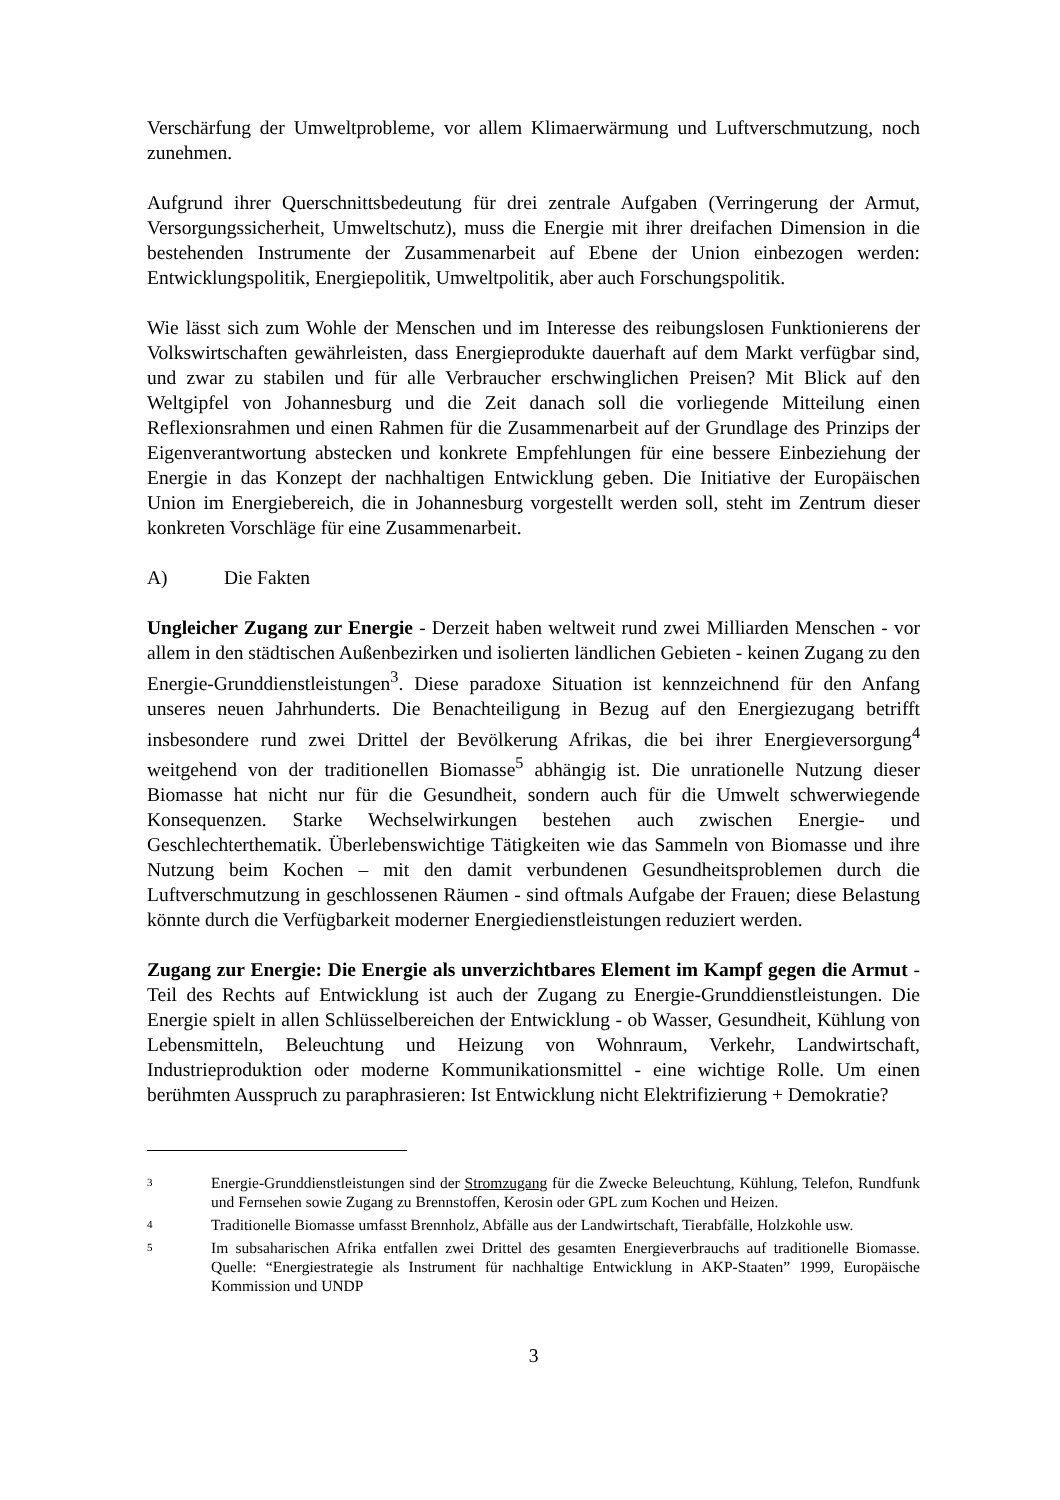Verschärfung der Umweltprobleme, vor allem Klimaerwärmung und Luftverschmutzung, noch zunehmen.
Aufgrund ihrer Querschnittsbedeutung für drei zentrale Aufgaben (Verringerung der Armut, Versorgungssicherheit, Umweltschutz), muss die Energie mit ihrer dreifachen Dimension in die bestehenden Instrumente der Zusammenarbeit auf Ebene der Union einbezogen werden: Entwicklungspolitik, Energiepolitik, Umweltpolitik, aber auch Forschungspolitik.
Wie lässt sich zum Wohle der Menschen und im Interesse des reibungslosen Funktionierens der Volkswirtschaften gewährleisten, dass Energieprodukte dauerhaft auf dem Markt verfügbar sind, und zwar zu stabilen und für alle Verbraucher erschwinglichen Preisen? Mit Blick auf den Weltgipfel von Johannesburg und die Zeit danach soll die vorliegende Mitteilung einen Reflexionsrahmen und einen Rahmen für die Zusammenarbeit auf der Grundlage des Prinzips der Eigenverantwortung abstecken und konkrete Empfehlungen für eine bessere Einbeziehung der Energie in das Konzept der nachhaltigen Entwicklung geben. Die Initiative der Europäischen Union im Energiebereich, die in Johannesburg vorgestellt werden soll, steht im Zentrum dieser konkreten Vorschläge für eine Zusammenarbeit.
A) Die Fakten
Ungleicher Zugang zur Energie - Derzeit haben weltweit rund zwei Milliarden Menschen - vor allem in den städtischen Außenbezirken und isolierten ländlichen Gebieten - keinen Zugang zu den Energie-Grunddienstleistungen<sup>3</sup>. Diese paradoxe Situation ist kennzeichnend für den Anfang unseres neuen Jahrhunderts. Die Benachteiligung in Bezug auf den Energiezugang betrifft insbesondere rund zwei Drittel der Bevölkerung Afrikas, die bei ihrer Energieversorgung<sup>4</sup> weitgehend von der traditionellen Biomasse<sup>5</sup> abhängig ist. Die unrationelle Nutzung dieser Biomasse hat nicht nur für die Gesundheit, sondern auch für die Umwelt schwerwiegende Konsequenzen. Starke Wechselwirkungen bestehen auch zwischen Energie- und Geschlechterthematik. Überlebenswichtige Tätigkeiten wie das Sammeln von Biomasse und ihre Nutzung beim Kochen – mit den damit verbundenen Gesundheitsproblemen durch die Luftverschmutzung in geschlossenen Räumen - sind oftmals Aufgabe der Frauen; diese Belastung könnte durch die Verfügbarkeit moderner Energiedienstleistungen reduziert werden.
Zugang zur Energie: Die Energie als unverzichtbares Element im Kampf gegen die Armut - Teil des Rechts auf Entwicklung ist auch der Zugang zu Energie-Grunddienstleistungen. Die Energie spielt in allen Schlüsselbereichen der Entwicklung - ob Wasser, Gesundheit, Kühlung von Lebensmitteln, Beleuchtung und Heizung von Wohnraum, Verkehr, Landwirtschaft, Industrieproduktion oder moderne Kommunikationsmittel - eine wichtige Rolle. Um einen berühmten Ausspruch zu paraphrasieren: Ist Entwicklung nicht Elektrifizierung + Demokratie?
3 Energie-Grunddienstleistungen sind der Stromzugang für die Zwecke Beleuchtung, Kühlung, Telefon, Rundfunk und Fernsehen sowie Zugang zu Brennstoffen, Kerosin oder GPL zum Kochen und Heizen.
4 Traditionelle Biomasse umfasst Brennholz, Abfälle aus der Landwirtschaft, Tierabfälle, Holzkohle usw.
5 Im subsaharischen Afrika entfallen zwei Drittel des gesamten Energieverbrauchs auf traditionelle Biomasse. Quelle: “Energiestrategie als Instrument für nachhaltige Entwicklung in AKP-Staaten” 1999, Europäische Kommission und UNDP
3